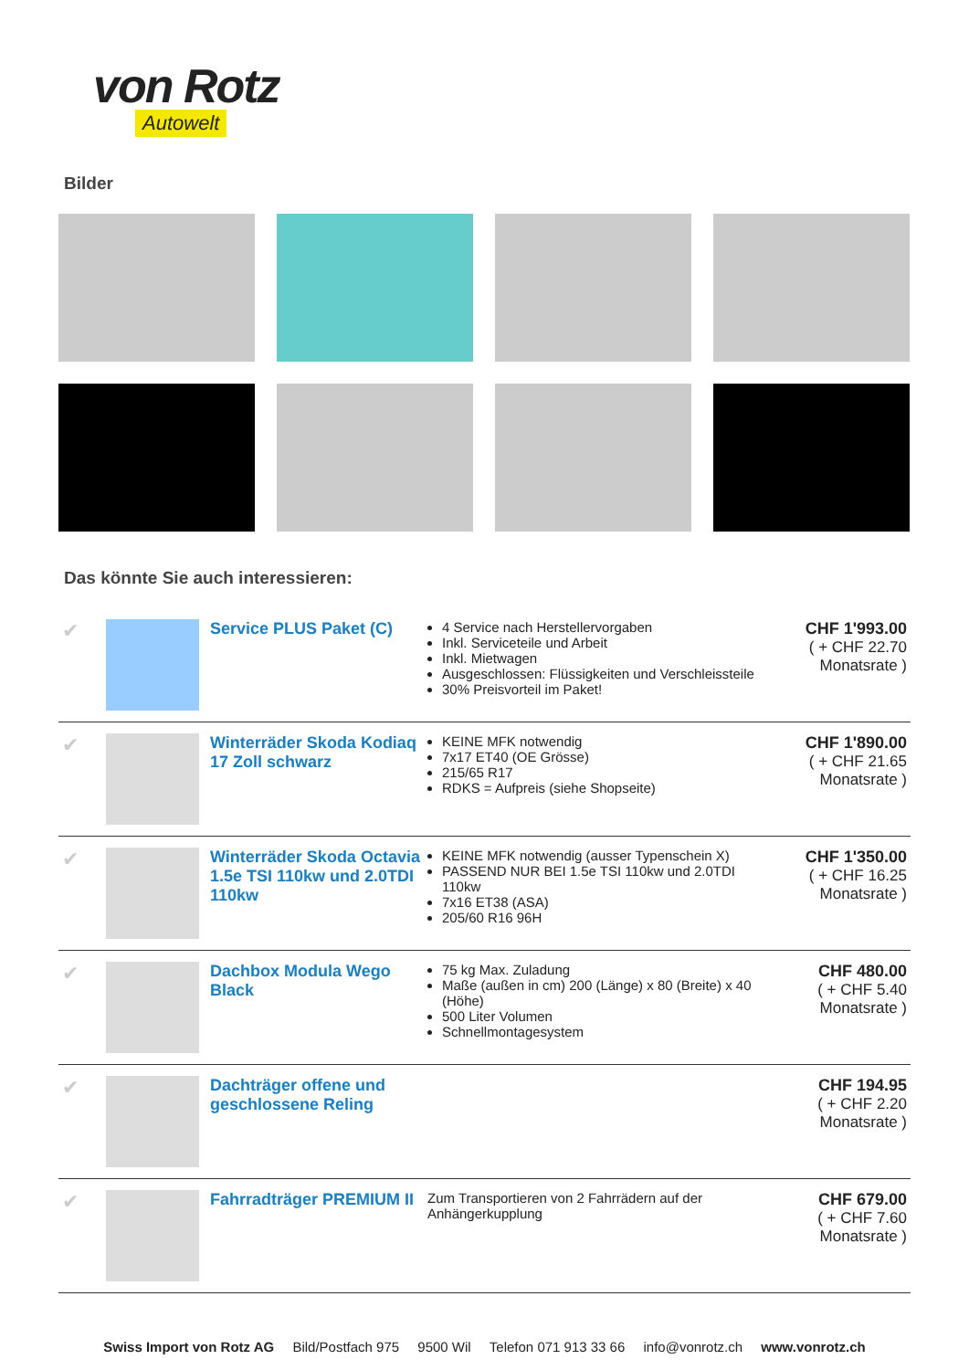von Rotz
Autowelt
Bilder
Das könnte Sie auch interessieren:
| ✔ | | Service PLUS Paket (C) | 4 Service nach Herstellervorgaben Inkl. Serviceteile und Arbeit Inkl. Mietwagen Ausgeschlossen: Flüssigkeiten und Verschleissteile 30% Preisvorteil im Paket! | CHF 1'993.00 ( + CHF 22.70 Monatsrate ) |
| ✔ | | Winterräder Skoda Kodiaq 17 Zoll schwarz | KEINE MFK notwendig 7x17 ET40 (OE Grösse) 215/65 R17 RDKS = Aufpreis (siehe Shopseite) | CHF 1'890.00 ( + CHF 21.65 Monatsrate ) |
| ✔ | | Winterräder Skoda Octavia 1.5e TSI 110kw und 2.0TDI 110kw | KEINE MFK notwendig (ausser Typenschein X) PASSEND NUR BEI 1.5e TSI 110kw und 2.0TDI 110kw 7x16 ET38 (ASA) 205/60 R16 96H | CHF 1'350.00 ( + CHF 16.25 Monatsrate ) |
| ✔ | | Dachbox Modula Wego Black | 75 kg Max. Zuladung Maße (außen in cm) 200 (Länge) x 80 (Breite) x 40 (Höhe) 500 Liter Volumen Schnellmontagesystem | CHF 480.00 ( + CHF 5.40 Monatsrate ) |
| ✔ | | Dachträger offene und geschlossene Reling | | CHF 194.95 ( + CHF 2.20 Monatsrate ) |
| ✔ | | Fahrradträger PREMIUM II | Zum Transportieren von 2 Fahrrädern auf der Anhängerkupplung | CHF 679.00 ( + CHF 7.60 Monatsrate ) |
Swiss Import von Rotz AG Bild/Postfach 975 9500 Wil Telefon 071 913 33 66 info@vonrotz.ch www.vonrotz.ch